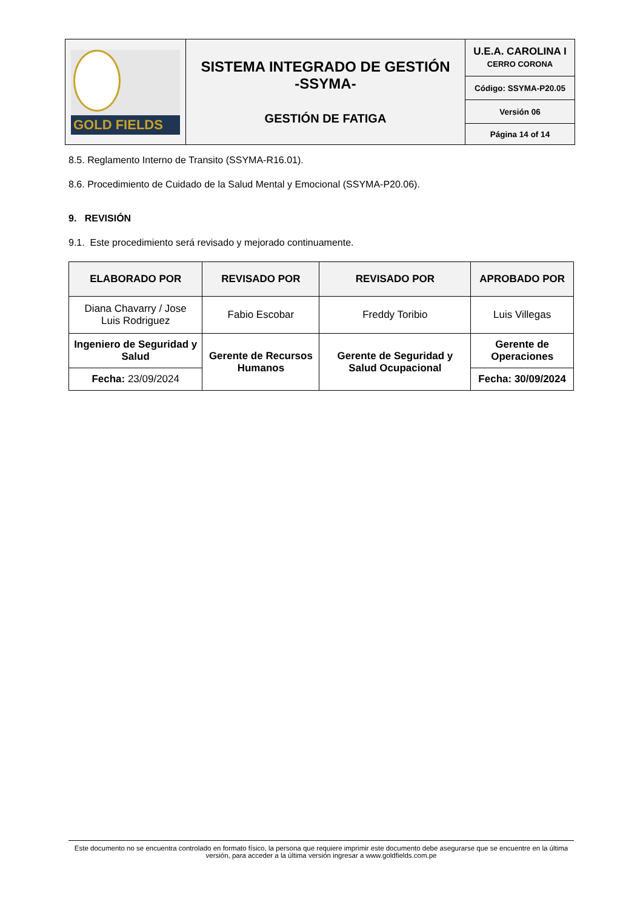| GOLD FIELDS | SISTEMA INTEGRADO DE GESTIÓN -SSYMA- GESTIÓN DE FATIGA | U.E.A. CAROLINA I CERRO CORONA |
| | | Código: SSYMA-P20.05 |
| | | Versión 06 |
| | | Página 14 of 14 |
8.5. Reglamento Interno de Transito (SSYMA-R16.01).
8.6. Procedimiento de Cuidado de la Salud Mental y Emocional (SSYMA-P20.06).
9. REVISIÓN
9.1. Este procedimiento será revisado y mejorado continuamente.
| ELABORADO POR | REVISADO POR | REVISADO POR | APROBADO POR |
| --- | --- | --- | --- |
| Diana Chavarry / Jose Luis Rodriguez | Fabio Escobar | Freddy Toribio | Luis Villegas |
| Ingeniero de Seguridad y Salud | Gerente de Recursos Humanos | Gerente de Seguridad y Salud Ocupacional | Gerente de Operaciones |
| Fecha: 23/09/2024 | | | Fecha: 30/09/2024 |
Este documento no se encuentra controlado en formato físico, la persona que requiere imprimir este documento debe asegurarse que se encuentre en la última versión, para acceder a la última versión ingresar a www.goldfields.com.pe